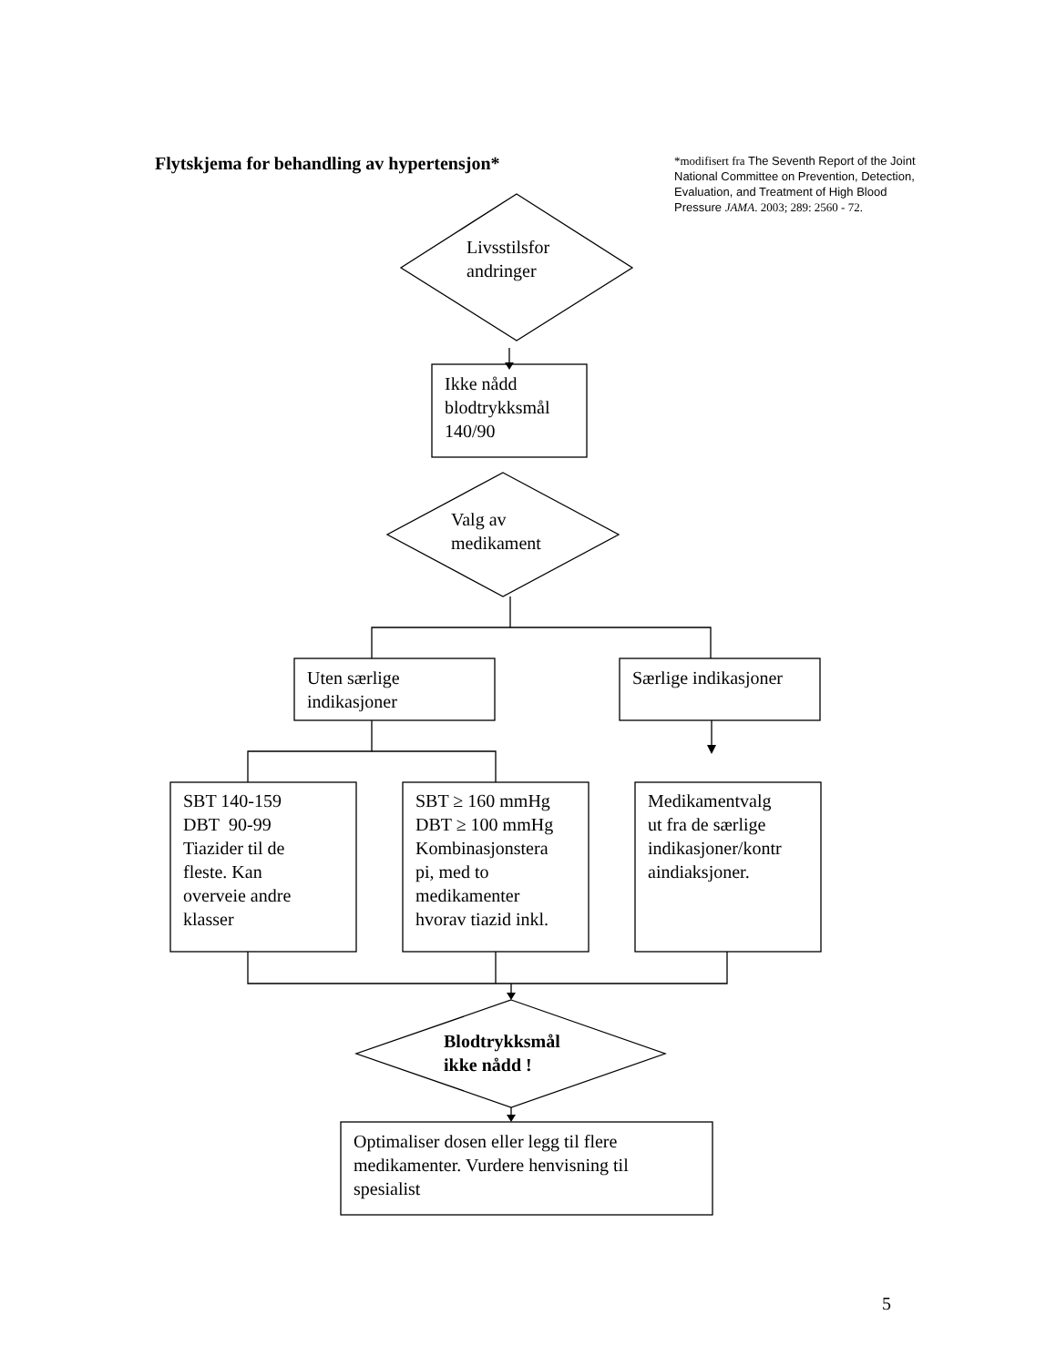Flytskjema for behandling av hypertensjon*
*modifisert fra The Seventh Report of the Joint National Committee on Prevention, Detection, Evaluation, and Treatment of High Blood Pressure JAMA. 2003; 289: 2560 - 72.
Livsstilsfor
andringer
Ikke nådd
blodtrykksmål
140/90
Valg av
medikament
Uten særlige
indikasjoner
Særlige indikasjoner
SBT 140-159
DBT 90-99
Tiazider til de
fleste. Kan
overveie andre
klasser
SBT ≥ 160 mmHg
DBT ≥ 100 mmHg
Kombinasjonstera
pi, med to
medikamenter
hvorav tiazid inkl.
Medikamentvalg
ut fra de særlige
indikasjoner/kontr
aindiaksjoner.
Blodtrykksmål
ikke nådd !
Optimaliser dosen eller legg til flere
medikamenter. Vurdere henvisning til
spesialist
5